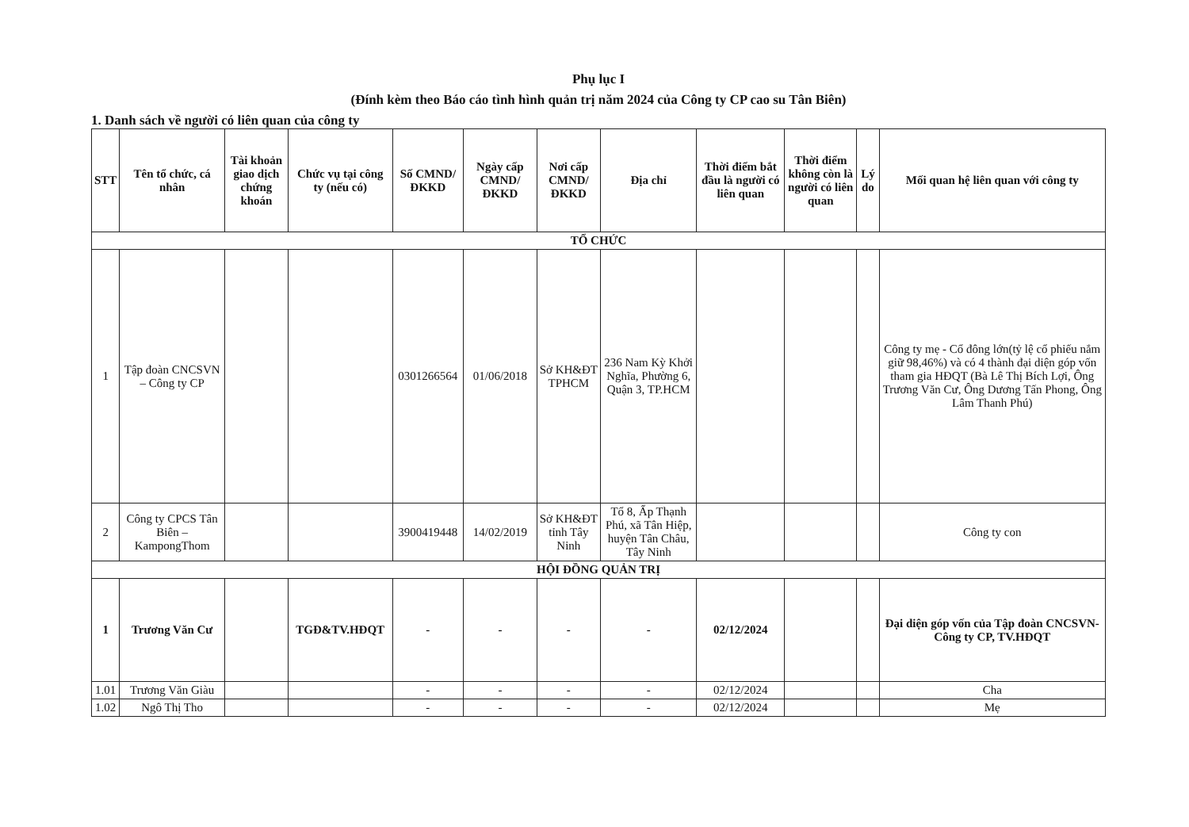Phụ lục I
(Đính kèm theo Báo cáo tình hình quản trị năm 2024 của Công ty CP cao su Tân Biên)
1. Danh sách về người có liên quan của công ty
| STT | Tên tổ chức, cá nhân | Tài khoản giao dịch chứng khoán | Chức vụ tại công ty (nếu có) | Số CMND/ĐKKD | Ngày cấp CMND/ĐKKD | Nơi cấp CMND/ĐKKD | Địa chỉ | Thời điểm bắt đầu là người có liên quan | Thời điểm không còn là người có liên quan | Lý do | Mối quan hệ liên quan với công ty |
| --- | --- | --- | --- | --- | --- | --- | --- | --- | --- | --- | --- |
| TỔ CHỨC | | | | | | | | | | | |
| 1 | Tập đoàn CNCSVN – Công ty CP | | | 0301266564 | 01/06/2018 | Sở KH&ĐT TPHCM | 236 Nam Kỳ Khởi Nghĩa, Phường 6, Quận 3, TP.HCM | | | | Công ty mẹ - Cổ đông lớn(tỷ lệ cổ phiếu nắm giữ 98,46%) và có 4 thành đại diện góp vốn tham gia HĐQT (Bà Lê Thị Bích Lợi, Ông Trương Văn Cư, Ông Dương Tấn Phong, Ông Lâm Thanh Phú) |
| 2 | Công ty CPCS Tân Biên – KampongThom | | | 3900419448 | 14/02/2019 | Sở KH&ĐT tỉnh Tây Ninh | Tổ 8, Ấp Thạnh Phú, xã Tân Hiệp, huyện Tân Châu, Tây Ninh | | | | Công ty con |
| HỘI ĐỒNG QUẢN TRỊ | | | | | | | | | | | |
| 1 | Trương Văn Cư | | TGĐ&TV.HĐQT | - | - | - | - | 02/12/2024 | | | Đại diện góp vốn của Tập đoàn CNCSVN-Công ty CP, TV.HĐQT |
| 1.01 | Trương Văn Giàu | | | - | - | - | - | 02/12/2024 | | | Cha |
| 1.02 | Ngô Thị Tho | | | - | - | - | - | 02/12/2024 | | | Mẹ |